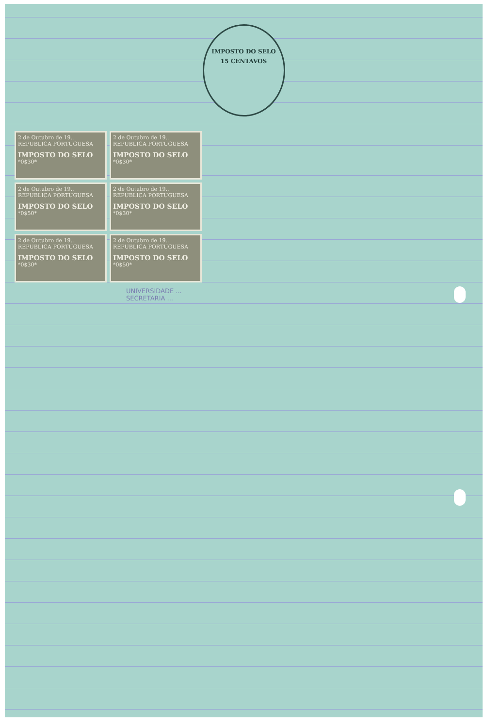IMPOSTO DO SELO
15 CENTAVOS
2 de Outubro de 19..
REPUBLICA PORTUGUESA
IMPOSTO DO SELO
*0$30*
2 de Outubro de 19..
REPUBLICA PORTUGUESA
IMPOSTO DO SELO
*0$30*
2 de Outubro de 19..
REPUBLICA PORTUGUESA
IMPOSTO DO SELO
*0$50*
2 de Outubro de 19..
REPUBLICA PORTUGUESA
IMPOSTO DO SELO
*0$30*
2 de Outubro de 19..
REPUBLICA PORTUGUESA
IMPOSTO DO SELO
*0$30*
2 de Outubro de 19..
REPUBLICA PORTUGUESA
IMPOSTO DO SELO
*0$50*
UNIVERSIDADE ...
SECRETARIA ...